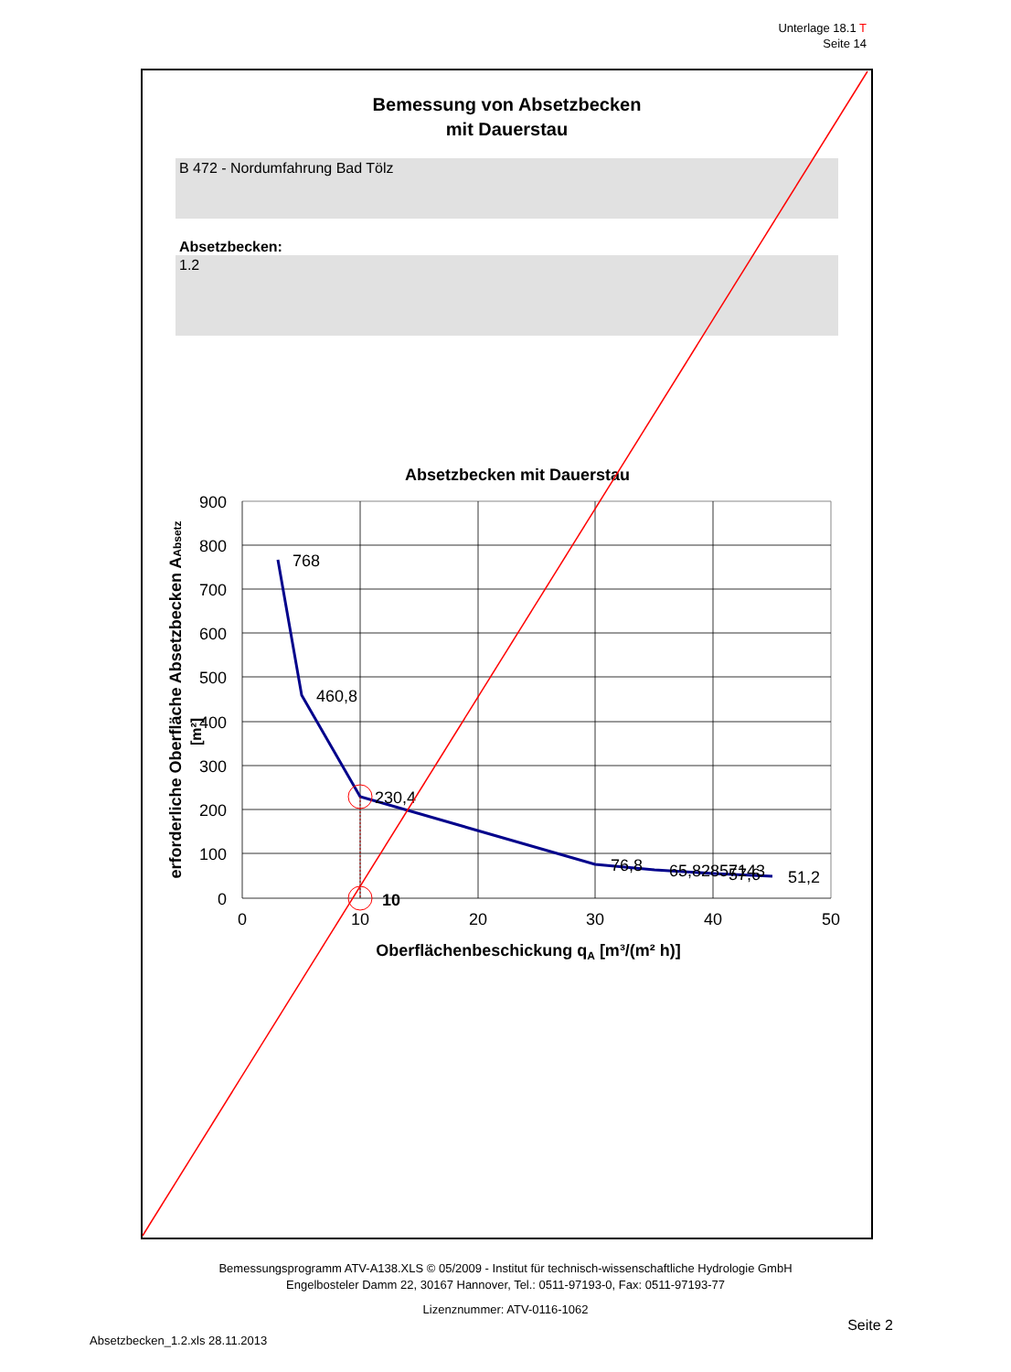Unterlage 18.1 T
Seite 14
Bemessung von Absetzbecken
mit Dauerstau
B 472 - Nordumfahrung Bad Tölz
Absetzbecken:
1.2
Absetzbecken mit Dauerstau
900
800
700
600
500
400
300
200
100
0
0
10
20
30
40
50
Oberflächenbeschickung qA [m³/(m² h)]
erforderliche Oberfläche Absetzbecken AAbsetz
[m²]
768
460,8
230,4
76,8
65,82857143
57,6
51,2
10
Bemessungsprogramm ATV-A138.XLS © 05/2009 - Institut für technisch-wissenschaftliche Hydrologie GmbH
Engelbosteler Damm 22, 30167 Hannover, Tel.: 0511-97193-0, Fax: 0511-97193-77
Lizenznummer: ATV-0116-1062
Seite 2
Absetzbecken_1.2.xls 28.11.2013